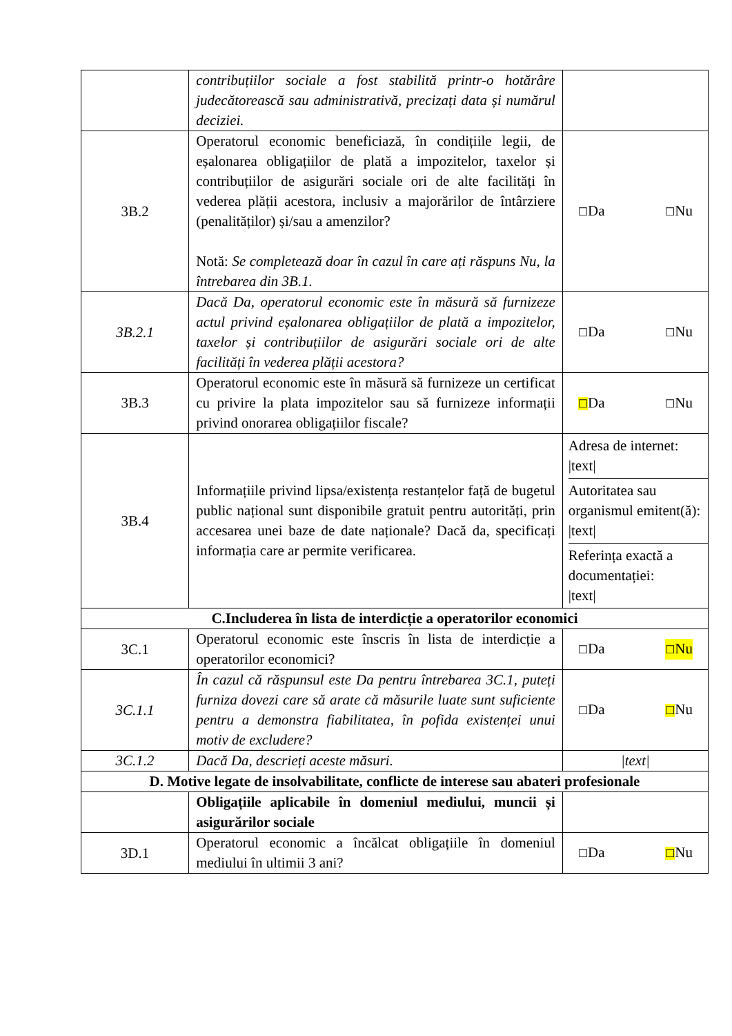| | contribuțiilor sociale a fost stabilită printr-o hotărâre judecătorească sau administrativă, precizați data și numărul deciziei. | |
| 3B.2 | Operatorul economic beneficiază, în condițiile legii, de eșalonarea obligațiilor de plată a impozitelor, taxelor și contribuțiilor de asigurări sociale ori de alte facilități în vederea plății acestora, inclusiv a majorărilor de întârziere (penalităților) și/sau a amenzilor? Notă: Se completează doar în cazul în care ați răspuns Nu, la întrebarea din 3B.1. | ☐ Da ☐ Nu |
| 3B.2.1 | Dacă Da, operatorul economic este în măsură să furnizeze actul privind eșalonarea obligațiilor de plată a impozitelor, taxelor și contribuțiilor de asigurări sociale ori de alte facilități în vederea plății acestora? | ☐ Da ☐ Nu |
| 3B.3 | Operatorul economic este în măsură să furnizeze un certificat cu privire la plata impozitelor sau să furnizeze informații privind onorarea obligațiilor fiscale? | ☐ Da ☐ Nu |
| 3B.4 | Informațiile privind lipsa/existența restanțelor față de bugetul public național sunt disponibile gratuit pentru autorități, prin accesarea unei baze de date naționale? Dacă da, specificați informația care ar permite verificarea. | Adresa de internet: /text/ Autoritatea sau organismul emitent(ă): /text/ Referința exactă a documentației: /text/ |
| C.Includerea în lista de interdicție a operatorilor economici | | |
| 3C.1 | Operatorul economic este înscris în lista de interdicție a operatorilor economici? | ☐ Da ☐ Nu |
| 3C.1.1 | În cazul că răspunsul este Da pentru întrebarea 3C.1, puteți furniza dovezi care să arate că măsurile luate sunt suficiente pentru a demonstra fiabilitatea, în pofida existenței unui motiv de excludere? | ☐ Da ☐ Nu |
| 3C.1.2 | Dacă Da, descrieți aceste măsuri. | /text/ |
| D. Motive legate de insolvabilitate, conflicte de interese sau abateri profesionale | | |
| | Obligațiile aplicabile în domeniul mediului, muncii și asigurărilor sociale | |
| 3D.1 | Operatorul economic a încălcat obligațiile în domeniul mediului în ultimii 3 ani? | ☐ Da ☐ Nu |